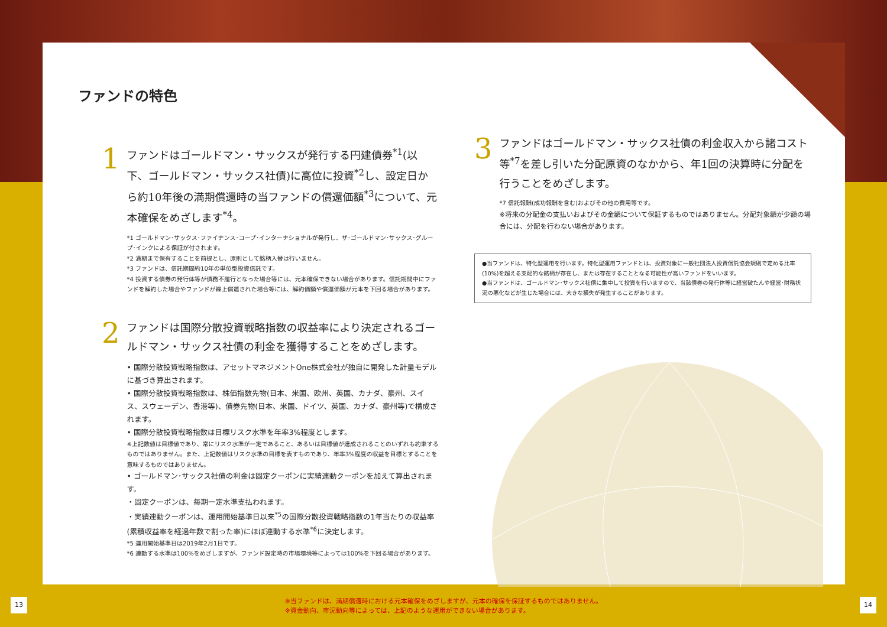ファンドの特色
1
ファンドはゴールドマン・サックスが発行する円建債券<sup>*1</sup>(以下、ゴールドマン・サックス社債)に高位に投資<sup>*2</sup>し、設定日から約10年後の満期償還時の当ファンドの償還価額<sup>*3</sup>について、元本確保をめざします<sup>*4</sup>。
*1 ゴールドマン･サックス･ファイナンス･コープ･インターナショナルが発行し、ザ･ゴールドマン･サックス･グループ･インクによる保証が付されます。
*2 満期まで保有することを前提とし、原則として銘柄入替は行いません。
*3 ファンドは、信託期間約10年の単位型投資信託です。
*4 投資する債券の発行体等が債務不履行となった場合等には、元本確保できない場合があります。信託期間中にファンドを解約した場合やファンドが繰上償還された場合等には、解約価額や償還価額が元本を下回る場合があります。
2
ファンドは国際分散投資戦略指数の収益率により決定されるゴールドマン・サックス社債の利金を獲得することをめざします。
• 国際分散投資戦略指数は、アセットマネジメントOne株式会社が独自に開発した計量モデルに基づき算出されます。
• 国際分散投資戦略指数は、株価指数先物(日本、米国、欧州、英国、カナダ、豪州、スイス、スウェーデン、香港等)、債券先物(日本、米国、ドイツ、英国、カナダ、豪州等)で構成されます。
• 国際分散投資戦略指数は目標リスク水準を年率3%程度とします。
※上記数値は目標値であり、常にリスク水準が一定であること、あるいは目標値が達成されることのいずれも約束するものではありません。また、上記数値はリスク水準の目標を表すものであり、年率3%程度の収益を目標とすることを意味するものではありません。
• ゴールドマン･サックス社債の利金は固定クーポンに実績連動クーポンを加えて算出されます。
・固定クーポンは、毎期一定水準支払われます。
・実績連動クーポンは、運用開始基準日以来<sup>*5</sup>の国際分散投資戦略指数の1年当たりの収益率(累積収益率を経過年数で割った率)にほぼ連動する水準<sup>*6</sup>に決定します。
*5 運用開始基準日は2019年2月1日です。
*6 連動する水準は100%をめざしますが、ファンド設定時の市場環境等によっては100%を下回る場合があります。
3
ファンドはゴールドマン・サックス社債の利金収入から諸コスト等<sup>*7</sup>を差し引いた分配原資のなかから、年1回の決算時に分配を行うことをめざします。
*7 信託報酬(成功報酬を含む)およびその他の費用等です。
※将来の分配金の支払いおよびその金額について保証するものではありません。分配対象額が少額の場合には、分配を行わない場合があります。
●当ファンドは、特化型運用を行います。特化型運用ファンドとは、投資対象に一般社団法人投資信託協会規則で定める比率(10%)を超える支配的な銘柄が存在し、または存在することとなる可能性が高いファンドをいいます。
●当ファンドは、ゴールドマン･サックス社債に集中して投資を行いますので、当該債券の発行体等に経営破たんや経営･財務状況の悪化などが生じた場合には、大きな損失が発生することがあります。
13
※当ファンドは、満期償還時における元本確保をめざしますが、元本の確保を保証するものではありません。
※資金動向、市況動向等によっては、上記のような運用ができない場合があります。
14